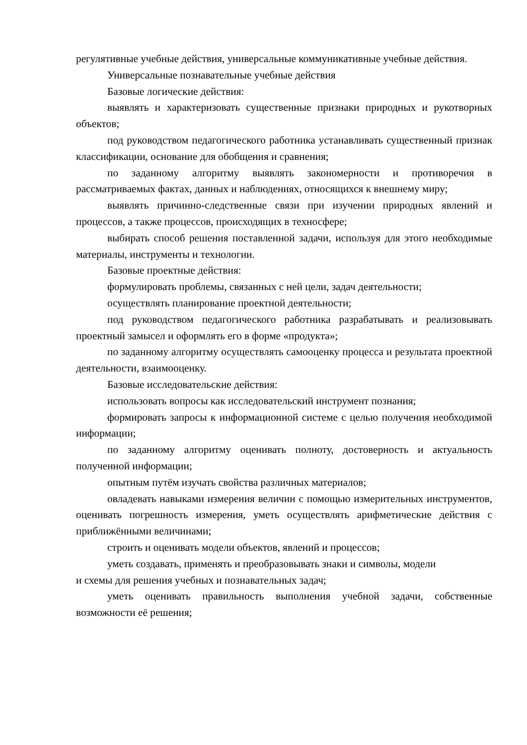регулятивные учебные действия, универсальные коммуникативные учебные действия.
Универсальные познавательные учебные действия
Базовые логические действия:
выявлять и характеризовать существенные признаки природных и рукотворных объектов;
под руководством педагогического работника устанавливать существенный признак классификации, основание для обобщения и сравнения;
по заданному алгоритму выявлять закономерности и противоречия в рассматриваемых фактах, данных и наблюдениях, относящихся к внешнему миру;
выявлять причинно-следственные связи при изучении природных явлений и процессов, а также процессов, происходящих в техносфере;
выбирать способ решения поставленной задачи, используя для этого необходимые материалы, инструменты и технологии.
Базовые проектные действия:
формулировать проблемы, связанных с ней цели, задач деятельности;
осуществлять планирование проектной деятельности;
под руководством педагогического работника разрабатывать и реализовывать проектный замысел и оформлять его в форме «продукта»;
по заданному алгоритму осуществлять самооценку процесса и результата проектной деятельности, взаимооценку.
Базовые исследовательские действия:
использовать вопросы как исследовательский инструмент познания;
формировать запросы к информационной системе с целью получения необходимой информации;
по заданному алгоритму оценивать полноту, достоверность и актуальность полученной информации;
опытным путём изучать свойства различных материалов;
овладевать навыками измерения величин с помощью измерительных инструментов, оценивать погрешность измерения, уметь осуществлять арифметические действия с приближёнными величинами;
строить и оценивать модели объектов, явлений и процессов;
уметь создавать, применять и преобразовывать знаки и символы, модели
и схемы для решения учебных и познавательных задач;
уметь оценивать правильность выполнения учебной задачи, собственные возможности её решения;